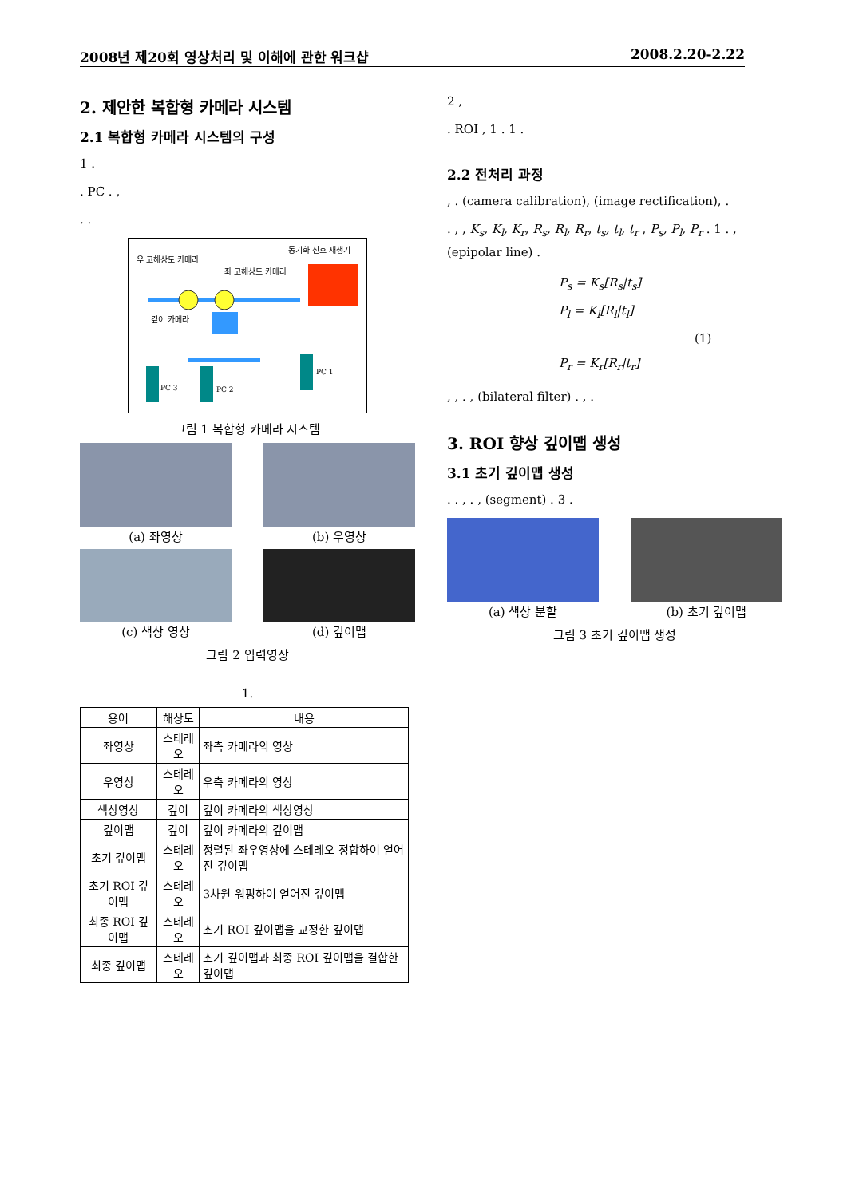2008년 제20회 영상처리 및 이해에 관한 워크샵 2008.2.20-2.22
2. 제안한 복합형 카메라 시스템
2.1 복합형 카메라 시스템의 구성
1 .
. PC . ,
. .
우 고해상도 카메라
좌 고해상도 카메라
동기화 신호 재생기
깊이 카메라
PC 3
PC 2
PC 1
그림 1 복합형 카메라 시스템
(a) 좌영상
(b) 우영상
(c) 색상 영상
(d) 깊이맵
그림 2 입력영상
1.
| 용어 | 해상도 | 내용 |
| --- | --- | --- |
| 좌영상 | 스테레오 | 좌측 카메라의 영상 |
| 우영상 | 스테레오 | 우측 카메라의 영상 |
| 색상영상 | 깊이 | 깊이 카메라의 색상영상 |
| 깊이맵 | 깊이 | 깊이 카메라의 깊이맵 |
| 초기 깊이맵 | 스테레오 | 정렬된 좌우영상에 스테레오 정합하여 얻어진 깊이맵 |
| 초기 ROI 깊이맵 | 스테레오 | 3차원 워핑하여 얻어진 깊이맵 |
| 최종 ROI 깊이맵 | 스테레오 | 초기 ROI 깊이맵을 교정한 깊이맵 |
| 최종 깊이맵 | 스테레오 | 초기 깊이맵과 최종 ROI 깊이맵을 결합한 깊이맵 |
2 ,
. ROI , 1 . 1 .
2.2 전처리 과정
, . (camera calibration), (image rectification), .
. , , K<sub>s</sub>, K<sub>l</sub>, K<sub>r</sub>, R<sub>s</sub>, R<sub>l</sub>, R<sub>r</sub>, t<sub>s</sub>, t<sub>l</sub>, t<sub>r</sub> , P<sub>s</sub>, P<sub>l</sub>, P<sub>r</sub> . 1 . , (epipolar line) .
P<sub>s</sub> = K<sub>s</sub>[R<sub>s</sub>|t<sub>s</sub>]
P<sub>l</sub> = K<sub>l</sub>[R<sub>l</sub>|t<sub>l</sub>] (1)
P<sub>r</sub> = K<sub>r</sub>[R<sub>r</sub>|t<sub>r</sub>]
, , . , (bilateral filter) . , .
3. ROI 향상 깊이맵 생성
3.1 초기 깊이맵 생성
. . , . , (segment) . 3 .
(a) 색상 분할
(b) 초기 깊이맵
그림 3 초기 깊이맵 생성